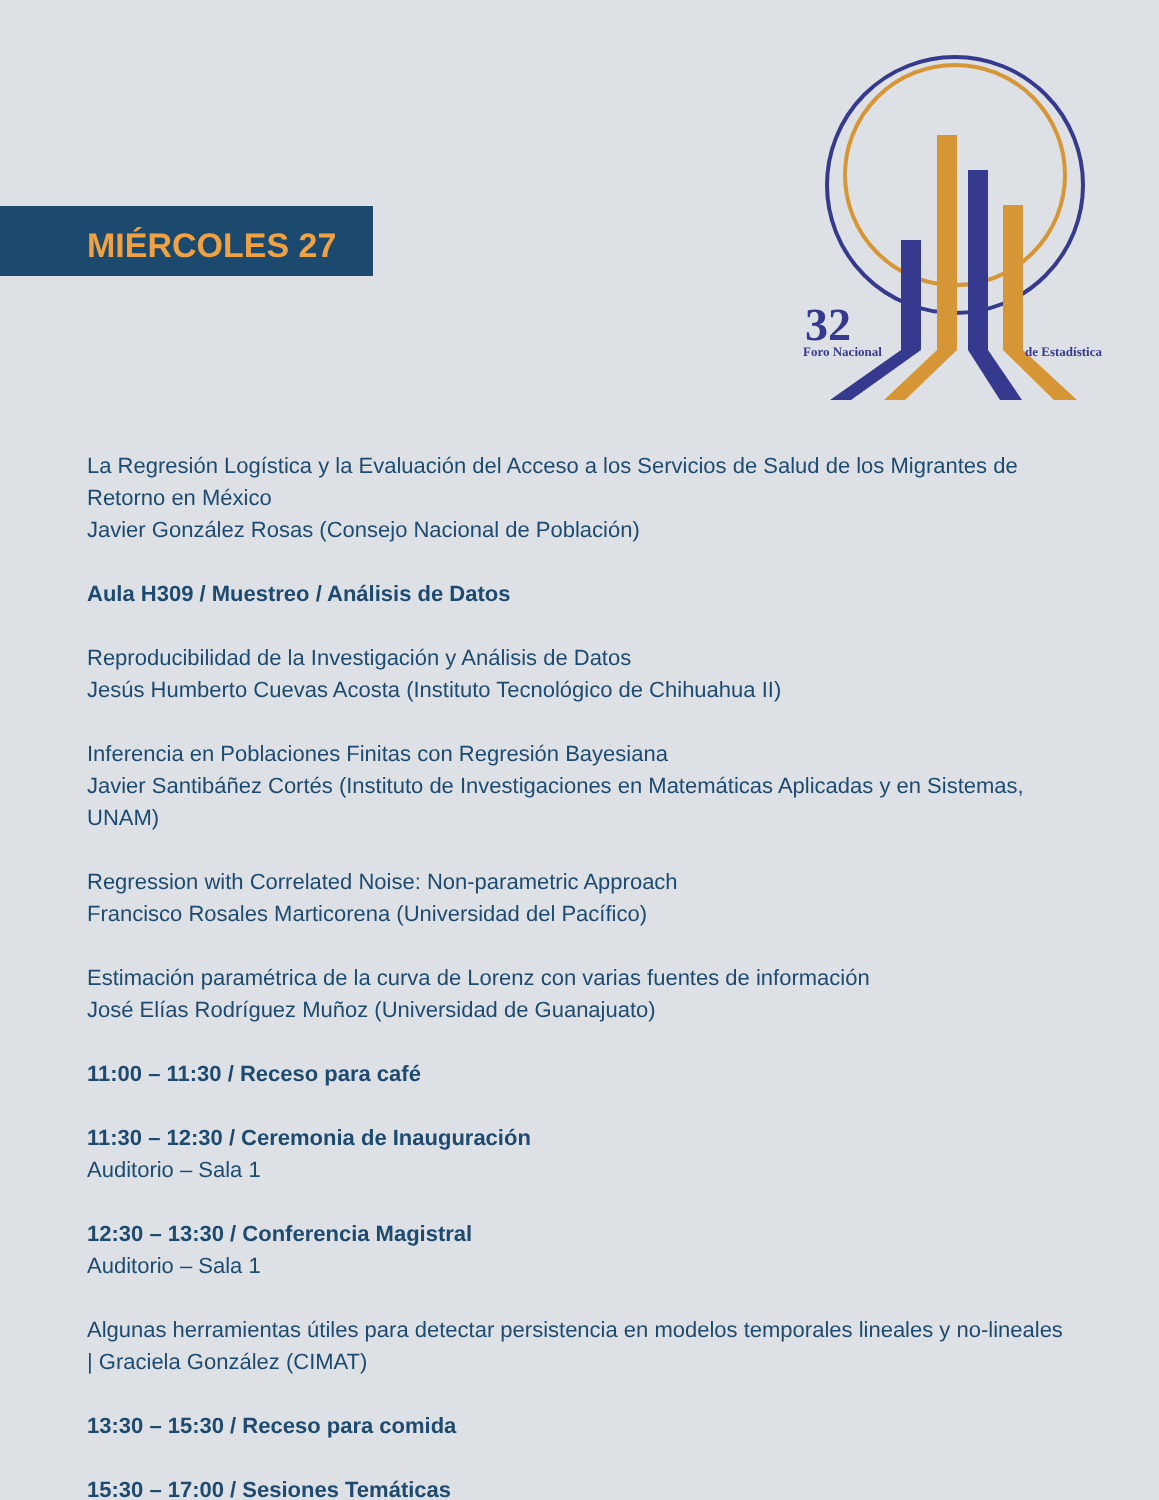MIÉRCOLES 27
32
Foro Nacional
de Estadística
La Regresión Logística y la Evaluación del Acceso a los Servicios de Salud de los Migrantes de Retorno en México
Javier González Rosas (Consejo Nacional de Población)
Aula H309 / Muestreo / Análisis de Datos
Reproducibilidad de la Investigación y Análisis de Datos
Jesús Humberto Cuevas Acosta (Instituto Tecnológico de Chihuahua II)
Inferencia en Poblaciones Finitas con Regresión Bayesiana
Javier Santibáñez Cortés (Instituto de Investigaciones en Matemáticas Aplicadas y en Sistemas, UNAM)
Regression with Correlated Noise: Non-parametric Approach
Francisco Rosales Marticorena (Universidad del Pacífico)
Estimación paramétrica de la curva de Lorenz con varias fuentes de información
José Elías Rodríguez Muñoz (Universidad de Guanajuato)
11:00 – 11:30 / Receso para café
11:30 – 12:30 / Ceremonia de Inauguración
Auditorio – Sala 1
12:30 – 13:30 / Conferencia Magistral
Auditorio – Sala 1
Algunas herramientas útiles para detectar persistencia en modelos temporales lineales y no-lineales | Graciela González (CIMAT)
13:30 – 15:30 / Receso para comida
15:30 – 17:00 / Sesiones Temáticas